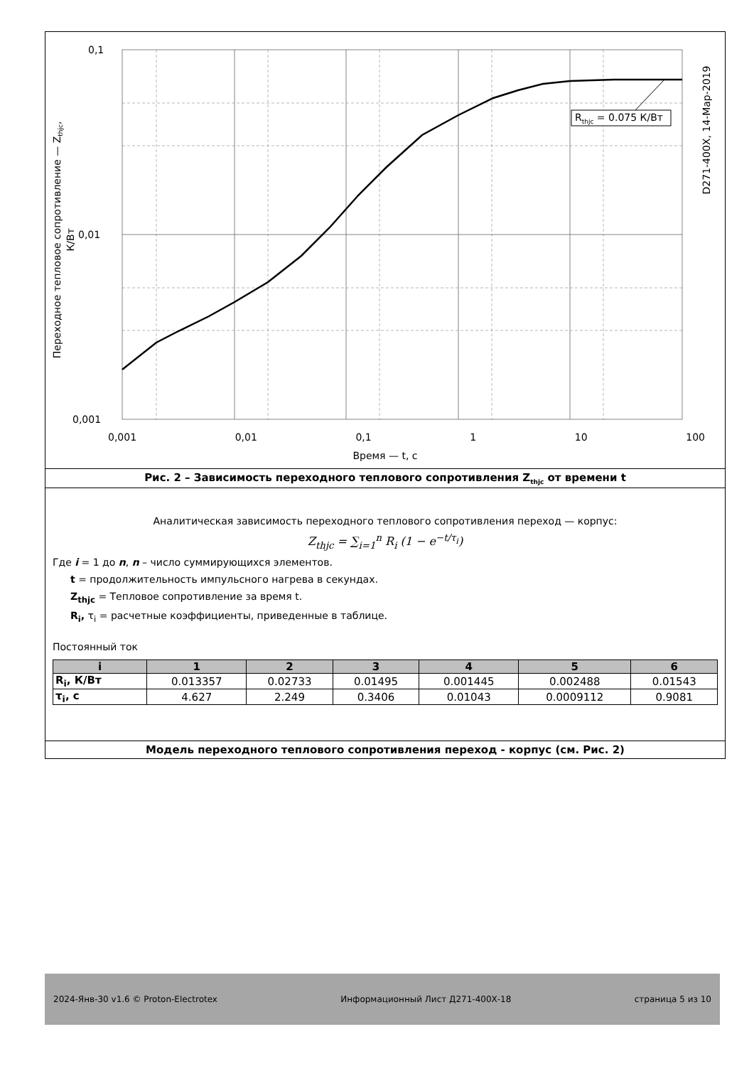R<sub>thjc</sub> = 0.075 К/Вт
0,1
0,01
0,001
0,001 0,01 0,1 1 10 100
Время — t, с
Переходное тепловое сопротивление — Z<sub>thjc</sub>, К/Вт
D271-400X, 14-Мар-2019
Рис. 2 – Зависимость переходного теплового сопротивления Z<sub>thjc</sub> от времени t
Аналитическая зависимость переходного теплового сопротивления переход — корпус:
Z<sub>thjc</sub> = ∑<sub>i=1</sub><sup>n</sup> R<sub>i</sub> (1 − e<sup>−t/τ<sub>i</sub></sup>)
Где i = 1 до n, n – число суммирующихся элементов.
t = продолжительность импульсного нагрева в секундах.
Z<sub>thjc</sub> = Тепловое сопротивление за время t.
R<sub>i</sub>, τ<sub>i</sub> = расчетные коэффициенты, приведенные в таблице.
Постоянный ток
| i | 1 | 2 | 3 | 4 | 5 | 6 |
| --- | --- | --- | --- | --- | --- | --- |
| R<sub>i</sub>, К/Вт | 0.013357 | 0.02733 | 0.01495 | 0.001445 | 0.002488 | 0.01543 |
| τ<sub>i</sub>, с | 4.627 | 2.249 | 0.3406 | 0.01043 | 0.0009112 | 0.9081 |
Модель переходного теплового сопротивления переход - корпус (см. Рис. 2)
2024-Янв-30 v1.6 © Proton-Electrotex Информационный Лист Д271-400Х-18 страница 5 из 10